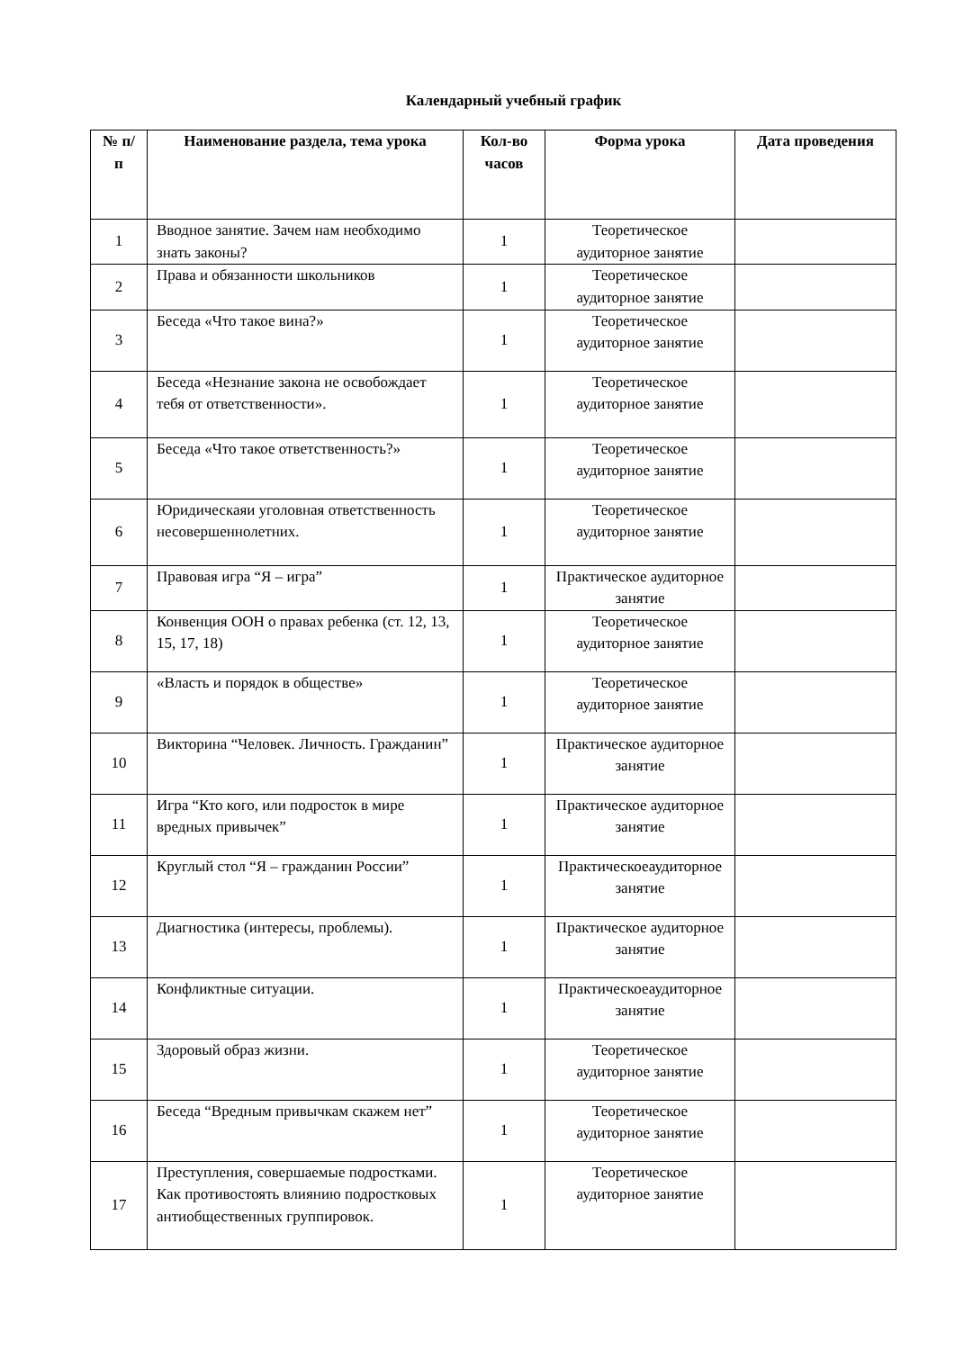Календарный учебный график
| № п/п | Наименование раздела, тема урока | Кол-во часов | Форма урока | Дата проведения |
| --- | --- | --- | --- | --- |
| 1 | Вводное занятие. Зачем нам необходимо знать законы? | 1 | Теоретическое аудиторное занятие | |
| 2 | Права и обязанности школьников | 1 | Теоретическое аудиторное занятие | |
| 3 | Беседа «Что такое вина?» | 1 | Теоретическое аудиторное занятие | |
| 4 | Беседа «Незнание закона не освобождает тебя от ответственности». | 1 | Теоретическое аудиторное занятие | |
| 5 | Беседа «Что такое ответственность?» | 1 | Теоретическое аудиторное занятие | |
| 6 | Юридическаяи уголовная ответственность несовершеннолетних. | 1 | Теоретическое аудиторное занятие | |
| 7 | Правовая игра “Я – игра” | 1 | Практическое аудиторное занятие | |
| 8 | Конвенция ООН о правах ребенка (ст. 12, 13, 15, 17, 18) | 1 | Теоретическое аудиторное занятие | |
| 9 | «Власть и порядок в обществе» | 1 | Теоретическое аудиторное занятие | |
| 10 | Викторина “Человек. Личность. Гражданин” | 1 | Практическое аудиторное занятие | |
| 11 | Игра “Кто кого, или подросток в мире вредных привычек” | 1 | Практическое аудиторное занятие | |
| 12 | Круглый стол “Я – гражданин России” | 1 | Практическоеаудиторное занятие | |
| 13 | Диагностика (интересы, проблемы). | 1 | Практическое аудиторное занятие | |
| 14 | Конфликтные ситуации. | 1 | Практическоеаудиторное занятие | |
| 15 | Здоровый образ жизни. | 1 | Теоретическое аудиторное занятие | |
| 16 | Беседа “Вредным привычкам скажем нет” | 1 | Теоретическое аудиторное занятие | |
| 17 | Преступления, совершаемые подростками. Как противостоять влиянию подростковых антиобщественных группировок. | 1 | Теоретическое аудиторное занятие | |